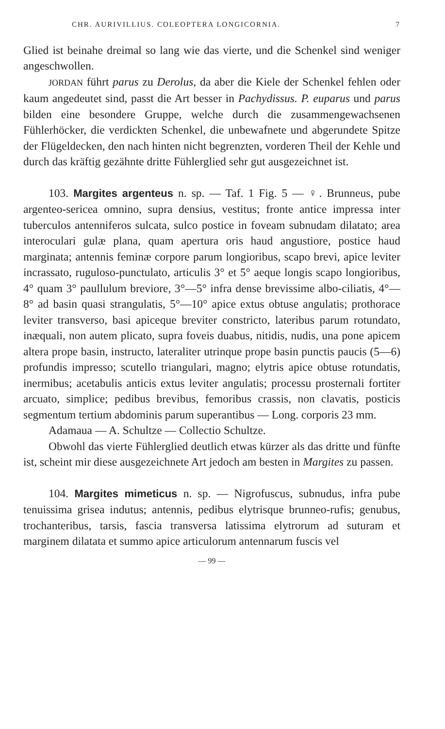CHR. AURIVILLIUS. COLEOPTERA LONGICORNIA. 7
Glied ist beinahe dreimal so lang wie das vierte, und die Schenkel sind weniger angeschwollen.
JORDAN führt parus zu Derolus, da aber die Kiele der Schenkel fehlen oder kaum angedeutet sind, passt die Art besser in Pachydissus. P. euparus und parus bilden eine besondere Gruppe, welche durch die zusammengewachsenen Fühlerhöcker, die verdickten Schenkel, die unbewafnete und abgerundete Spitze der Flügeldecken, den nach hinten nicht begrenzten, vorderen Theil der Kehle und durch das kräftig gezähnte dritte Fühlerglied sehr gut ausgezeichnet ist.
103. Margites argenteus n. sp. — Taf. 1 Fig. 5 — ♀. Brunneus, pube argenteo-sericea omnino, supra densius, vestitus; fronte antice impressa inter tuberculos antenniferos sulcata, sulco postice in foveam subnudam dilatato; area interoculari gulæ plana, quam apertura oris haud angustiore, postice haud marginata; antennis feminæ corpore parum longioribus, scapo brevi, apice leviter incrassato, ruguloso-punctulato, articulis 3° et 5° aeque longis scapo longioribus, 4° quam 3° paullulum breviore, 3°—5° infra dense brevissime albo-ciliatis, 4°—8° ad basin quasi strangulatis, 5°—10° apice extus obtuse angulatis; prothorace leviter transverso, basi apiceque breviter constricto, lateribus parum rotundato, inæquali, non autem plicato, supra foveis duabus, nitidis, nudis, una pone apicem altera prope basin, instructo, lateraliter utrinque prope basin punctis paucis (5—6) profundis impresso; scutello triangulari, magno; elytris apice obtuse rotundatis, inermibus; acetabulis anticis extus leviter angulatis; processu prosternali fortiter arcuato, simplice; pedibus brevibus, femoribus crassis, non clavatis, posticis segmentum tertium abdominis parum superantibus — Long. corporis 23 mm.
Adamaua — A. Schultze — Collectio Schultze.
Obwohl das vierte Fühlerglied deutlich etwas kürzer als das dritte und fünfte ist, scheint mir diese ausgezeichnete Art jedoch am besten in Margites zu passen.
104. Margites mimeticus n. sp. — Nigrofuscus, subnudus, infra pube tenuissima grisea indutus; antennis, pedibus elytrisque brunneo-rufis; genubus, trochanteribus, tarsis, fascia transversa latissima elytrorum ad suturam et marginem dilatata et summo apice articulorum antennarum fuscis vel
— 99 —